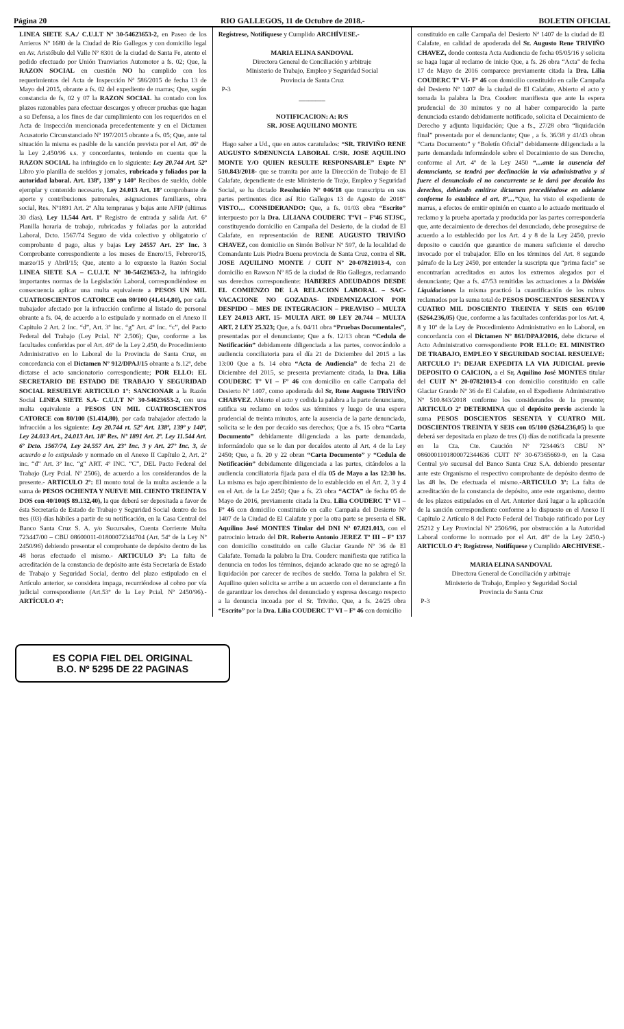Página 20 RIO GALLEGOS, 11 de Octubre de 2018.- BOLETIN OFICIAL
LINEA SIETE S.A./ C.U.I.T Nº 30-54623653-2, en Paseo de los Arrieros Nº 1680 de la Ciudad de Río Gallegos y con domicilio legal en Av. Aristóbulo del Valle Nº 8301 de la ciudad de Santa Fe, atento el pedido efectuado por Unión Tranviarios Automotor a fs. 02; Que, la RAZON SOCIAL en cuestión NO ha cumplido con los requerimientos del Acta de Inspección Nª 586/2015 de fecha 13 de Mayo del 2015, obrante a fs. 02 del expediente de marras; Que, según constancia de fs, 02 y 07 la RAZON SOCIAL ha contado con los plazos razonables para efectuar descargos y ofrecer pruebas que hagan a su Defensa, a los fines de dar cumplimiento con los requeridos en el Acta de Inspección mencionada precedentemente y en el Dictamen Acusatorio Circunstanciado Nº 197/2015 obrante a fs. 05; Que, ante tal situación la misma es pasible de la sanción prevista por el Art. 46º de la Ley 2.450/96 s.s. y concordantes, teniendo en cuenta que la RAZON SOCIAL ha infringido en lo siguiente: Ley 20.744 Art. 52º Libro y/o planilla de sueldos y jornales, rubricado y foliados por la autoridad laboral. Art. 138º, 139º y 140º Recibos de sueldo, doble ejemplar y contenido necesario, Ley 24.013 Art. 18º comprobante de aporte y contribuciones patronales, asignaciones familiares, obra social, Res. Nº1891 Art. 2º Alta tempranas y bajas ante AFIP (ultimas 30 días), Ley 11.544 Art. 1º Registro de entrada y salida Art. 6º Planilla horaria de trabajo, rubricadas y foliadas por la autoridad Laboral, Dcto. 1567/74 Seguro de vida colectivo y obligatorio c/ comprobante d pago, altas y bajas Ley 24557 Art. 23º Inc. 3 Comprobante correspondiente a los meses de Enero/15, Febrero/15, marzo/15 y Abril/15; Que, atento a lo expuesto la Razón Social LINEA SIETE S.A – C.U.I.T. Nº 30-54623653-2, ha infringido importantes normas de la Legislación Laboral, correspondiéndose en consecuencia aplicar una multa equivalente a PESOS UN MIL CUATROSCIENTOS CATORCE con 80/100 (41.414,80), por cada trabajador afectado por la infracción confirme al listado de personal obrante a fs. 04, de acuerdo a lo estipulado y normado en el Anexo II Capitulo 2 Art. 2 Inc. “d”, Art. 3º Inc. “g” Art. 4º Inc. “c”, del Pacto Federal del Trabajo (Ley Pcial. Nº 2.506); Que, conforme a las facultades conferidas por el Art. 46º de la Ley 2.450, de Procedimiento Administrativo en lo Laboral de la Provincia de Santa Cruz, en concordancia con el Dictamen Nº 912/DPAJ/15 obrante a fs.12º, debe dictarse el acto sancionatorio correspondiente; POR ELLO: EL SECRETARIO DE ESTADO DE TRABAJO Y SEGURIDAD SOCIAL RESUELVE ARTICULO 1°: SANCIONAR a la Razón Social LINEA SIETE S.A- C.U.I.T Nº 30-54623653-2, con una multa equivalente a PESOS UN MIL CUATROSCIENTOS CATORCE con 80/100 ($1.414,80), por cada trabajador afectado la infracción a los siguiente: Ley 20.744 rt. 52º Art. 138º, 139º y 140º, Ley 24.013 Art., 24.013 Art. 18º Res. Nº 1891 Art. 2º. Ley 11.544 Art. 6º Dcto. 1567/74, Ley 24.557 Art. 23º Inc. 3 y Art. 27º Inc. 3, de acuerdo a lo estipulado y normado en el Anexo II Capítulo 2, Art. 2º inc. “d” Art. 3º Inc. “g” ART. 4º INC. “C”, DEL Pacto Federal del Trabajo (Ley Pcial. Nº 2506), de acuerdo a los considerandos de la presente.- ARTICULO 2º: El monto total de la multa asciende a la suma de PESOS OCHENTA Y NUEVE MIL CIENTO TREINTA Y DOS con 40/100($ 89.132,40), la que deberá ser depositada a favor de ésta Secretaría de Estado de Trabajo y Seguridad Social dentro de los tres (03) días hábiles a partir de su notificación, en la Casa Central del Banco Santa Cruz S. A. y/o Sucursales, Cuenta Corriente Multa 723447/00 – CBU 08600011-01800072344704 (Art. 54º de la Ley Nº 2450/96) debiendo presentar el comprobante de depósito dentro de las 48 horas efectuado el mismo.- ARTICULO 3º: La falta de acreditación de la constancia de depósito ante ésta Secretaría de Estado de Trabajo y Seguridad Social, dentro del plazo estipulado en el Artículo anterior, se considera impaga, recurriéndose al cobro por vía judicial correspondiente (Art.53º de la Ley Pcial. Nº 2450/96).- ARTÍCULO 4º:
Regístrese, Notifíquese y Cumplido ARCHÍVESE.-
MARIA ELINA SANDOVAL
Directora General de Conciliación y arbitraje
Ministerio de Trabajo, Empleo y Seguridad Social
Provincia de Santa Cruz
P-3
________
NOTIFICACION: A: R/S
SR. JOSE AQUILINO MONTE
Hago saber a Ud., que en autos caratulados: “SR. TRIVIÑO RENE AUGUSTO S/DENUNCIA LABORAL C/SR. JOSE AQUILINO MONTE Y/O QUIEN RESULTE RESPONSABLE” Expte Nº 510.843/2018- que se tramita por ante la Dirección de Trabajo de El Calafate, dependiente de este Ministerio de Trajo, Empleo y Seguridad Social, se ha dictado Resolución Nº 046/18 que transcripta en sus partes pertinentes dice así Rio Gallegos 13 de Agosto de 2018” VISTO… CONSIDERANDO: Que, a fs. 01/03 obra “Escrito” interpuesto por la Dra. LILIANA COUDERC TºVI – Fº46 STJSC, constituyendo domicilio en Campaña del Desierto, de la ciudad de El Calafate, en representación de RENE AUGUSTO TRIVIÑO CHAVEZ, con domicilio en Simón Bolívar Nº 597, de la localidad de Comandante Luis Piedra Buena provincia de Santa Cruz, contra el SR. JOSE AQUILINO MONTE / CUIT Nº 20-07821013-4, con domicilio en Rawson Nº 85 de la ciudad de Rio Gallegos, reclamando sus derechos correspondiente: HABERES ADEUDADOS DESDE EL COMIENZO DE LA RELACION LABORAL – SAC- VACACIONE NO GOZADAS- INDEMNIZACION POR DESPIDO – MES DE INTEGRACION – PREAVISO – MULTA LEY 24.013 ART. 15- MULTA ART. 80 LEY 20.744 – MULTA ART. 2 LEY 25.323; Que, a fs. 04/11 obra “Pruebas Documentales”, presentadas por el denunciante; Que a fs. 12/13 obran “Cedula de Notificación” debidamente diligenciada a las partes, convocándolo a audiencia conciliatoria para el día 21 de Diciembre del 2015 a las 13:00 Que a fs. 14 obra “Acta de Audiencia” de fecha 21 de Diciembre del 2015, se presenta previamente citada, la Dra. Lilia COUDERC Tº VI – Fº 46 con domicilio en calle Campaña del Desierto Nº 1407, como apoderada del Sr, Rene Augusto TRIVIÑO CHABVEZ. Abierto el acto y cedida la palabra a la parte denunciante, ratifica su reclamo en todos sus términos y luego de una espera prudencial de treinta minutos, ante la ausencia de la parte denunciada, solicita se le den por decaído sus derechos; Que a fs. 15 obra “Carta Documento” debidamente diligenciada a las parte demandada, informándolo que se le dan por decaídos atento al Art. 4 de la Ley 2450; Que, a fs. 20 y 22 obran “Carta Documento” y “Cedula de Notificación” debidamente diligenciada a las partes, citándolos a la audiencia conciliatoria fijada para el día 05 de Mayo a las 12:30 hs. La misma es bajo apercibimiento de lo establecido en el Art. 2, 3 y 4 en el Art. de la Le 2450; Que a fs. 23 obra “ACTA” de fecha 05 de Mayo de 2016, previamente citada la Dra. Lilia COUDERC Tº VI – Fº 46 con domicilio constituido en calle Campaña del Desierto Nº 1407 de la Ciudad de El Calafate y por la otra parte se presenta el SR. Aquilino José MONTES Titular del DNI Nª 07.821.013, con el patrocinio letrado del DR. Roberto Antonio JEREZ Tº III – Fº 137 con domicilio constituido en calle Glaciar Grande Nº 36 de El Calafate. Tomada la palabra la Dra. Couderc manifiesta que ratifica la denuncia en todos los términos, dejando aclarado que no se agregó la liquidación por carecer de recibos de sueldo. Toma la palabra el Sr. Aquilino quien solicita se arribe a un acuerdo con el denunciante a fin de garantizar los derechos del denunciado y expresa descargo respecto a la denuncia incoada por el Sr. Triviño. Que, a fs. 24/25 obra “Escrito” por la Dra. Lilia COUDERC Tº VI – Fº 46 con domicilio
constituido en calle Campaña del Desierto Nª 1407 de la ciudad de El Calafate, en calidad de apoderada del Sr. Augusto Rene TRIVIÑO CHAVEZ, donde contesta Acta Audiencia de fecha 05/05/16 y solicita se haga lugar al reclamo de inicio Que, a fs. 26 obra “Acta” de fecha 17 de Mayo de 2016 comparece previamente citada la Dra. Lilia COUDERC Tº VI- Fº 46 con domicilio constituido en calle Campaña del Desierto Nº 1407 de la ciudad de El Calafate. Abierto el acto y tomada la palabra la Dra. Couderc manifiesta que ante la espera prudencial de 30 minutos y no al haber comparecido la parte denunciada estando debidamente notificado, solicita el Decaimiento de Derecho y adjunta liquidación; Que a fs., 27/28 obra “liquidación final” presentada por el denunciante; Que , a fs. 36/38 y 41/43 obran “Carta Documento” y “Boletín Oficial” debidamente diligenciada a la parte demandada informándole sobre el Decaimiento de sus Derecho, conforme al Art. 4º de la Ley 2450 “…ante la ausencia del denunciante, se tendrá por declinación la vía administrativa y si fuere el denunciado el no concurrente se le dará por decaído los derechos, debiendo emitirse dictamen precediéndose en adelante conforme lo establece el art. 8º…”Que, ha visto el expediente de marras, a efectos de emitir opinión en cuanto a lo actuado merituado el reclamo y la prueba aportada y producida por las partes correspondería que, ante decaimiento de derechos del denunciado, debe proseguirse de acuerdo a lo establecido por los Art. 4 y 8 de la Ley 2450, previo deposito o caución que garantice de manera suficiente el derecho invocado por el trabajador. Ello en los términos del Art. 8 segundo párrafo de la Ley 2450, por entender la suscripta que “prima facie” se encontrarían acreditados en autos los extremos alegados por el denunciante; Que a fs. 47/53 remitidas las actuaciones a la División Liquidaciones la misma practicó la cuantificación de los rubros reclamados por la suma total de PESOS DOSCIENTOS SESENTA Y CUATRO MIL DOSCIENTO TREINTA Y SEIS con 05/100 ($264.236,05) Que, conforme a las facultades conferidas por los Art. 4, 8 y 10º de la Ley de Procedimiento Administrativo en lo Laboral, en concordancia con el Dictamen Nº 861/DPAJ/2016, debe dictarse el Acto Administrativo correspondiente POR ELLO: EL MINISTRO DE TRABAJO, EMPLEO Y SEGURIDAD SOCIAL RESUELVE: ARTCULO 1º: DEJAR EXPEDITA LA VIA JUDICIAL previo DEPOSITO O CAICION, a el Sr, Aquilino José MONTES titular del CUIT Nª 20-07821013-4 con domicilio constituido en calle Glaciar Grande Nº 36 de El Calafate, en el Expediente Administrativo Nº 510.843/2018 conforme los considerandos de la presente; ARTICULO 2º DETERMINA que el depósito previo asciende la suma PESOS DOSCIENTOS SESENTA Y CUATRO MIL DOSCIENTOS TREINTA Y SEIS con 05/100 ($264.236,05) la que deberá ser depositada en plazo de tres (3) días de notificada la presente en la Cta. Cte. Caución Nº 723446/3 CBU Nº 0860001101800072344636 CUIT Nº 30-67365669-9, en la Casa Central y/o sucursal del Banco Santa Cruz S.A. debiendo presentar ante este Organismo el respectivo comprobante de depósito dentro de las 48 hs. De efectuada el mismo.-ARTICULO 3º: La falta de acreditación de la constancia de depósito, ante este organismo, dentro de los plazos estipulados en el Art. Anterior dará lugar a la aplicación de la sanción correspondiente conforme a lo dispuesto en el Anexo II Capítulo 2 Artículo 8 del Pacto Federal del Trabajo ratificado por Ley 25212 y Ley Provincial Nº 2506/96, por obstrucción a la Autoridad Laboral conforme lo normado por el Art. 48º de la Ley 2450.-) ARTICULO 4º: Regístrese, Notifíquese y Cumplido ARCHIVESE.-
MARIA ELINA SANDOVAL
Directora General de Conciliación y arbitraje
Ministerio de Trabajo, Empleo y Seguridad Social
Provincia de Santa Cruz
P-3
ES COPIA FIEL DEL ORIGINAL
B.O. Nº 5295 DE 22 PAGINAS